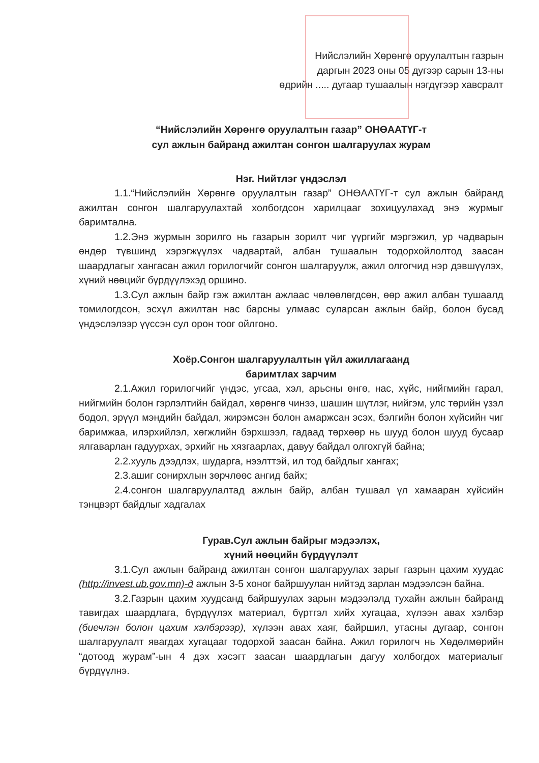Нийслэлийн Хөрөнгө оруулалтын газрын
даргын 2023 оны 05 дугээр сарын 13-ны
өдрийн ..... дугаар тушаалын нэгдүгээр хавсралт
“Нийслэлийн Хөрөнгө оруулалтын газар” ОНӨААТҮГ-т
сул ажлын байранд ажилтан сонгон шалгаруулах журам
Нэг. Нийтлэг үндэслэл
1.1.“Нийслэлийн Хөрөнгө оруулалтын газар” ОНӨААТҮГ-т сул ажлын байранд ажилтан сонгон шалгаруулахтай холбогдсон харилцааг зохицуулахад энэ журмыг баримтална.
1.2.Энэ журмын зорилго нь газарын зорилт чиг үүргийг мэргэжил, ур чадварын өндөр түвшинд хэрэгжүүлэх чадвартай, албан тушаалын тодорхойлолтод заасан шаардлагыг хангасан ажил горилогчийг сонгон шалгаруулж, ажил олгогчид нэр дэвшүүлэх, хүний нөөцийг бүрдүүлэхэд оршино.
1.3.Сул ажлын байр гэж ажилтан ажлаас чөлөөлөгдсөн, өөр ажил албан тушаалд томилогдсон, эсхүл ажилтан нас барсны улмаас суларсан ажлын байр, болон бусад үндэслэлээр үүссэн сул орон тоог ойлгоно.
Хоёр.Сонгон шалгаруулалтын үйл ажиллагаанд
баримтлах зарчим
2.1.Ажил горилогчийг үндэс, угсаа, хэл, арьсны өнгө, нас, хүйс, нийгмийн гарал, нийгмийн болон гэрлэлтийн байдал, хөрөнгө чинээ, шашин шүтлэг, нийгэм, улс төрийн үзэл бодол, эрүүл мэндийн байдал, жирэмсэн болон амаржсан эсэх, бэлгийн болон хүйсийн чиг баримжаа, илэрхийлэл, хөгжлийн бэрхшээл, гадаад төрхөөр нь шууд болон шууд бусаар ялгаварлан гадуурхах, эрхийг нь хязгаарлах, давуу байдал олгохгүй байна;
2.2.хууль дээдлэх, шударга, нээлттэй, ил тод байдлыг хангах;
2.3.ашиг сонирхлын зөрчлөөс ангид байх;
2.4.сонгон шалгаруулалтад ажлын байр, албан тушаал үл хамааран хүйсийн тэнцвэрт байдлыг хадгалах
Гурав.Сул ажлын байрыг мэдээлэх,
хүний нөөцийн бүрдүүлэлт
3.1.Сул ажлын байранд ажилтан сонгон шалгаруулах зарыг газрын цахим хуудас (http://invest.ub.gov.mn)-д ажлын 3-5 хоног байршуулан нийтэд зарлан мэдээлсэн байна.
3.2.Газрын цахим хуудсанд байршуулах зарын мэдээлэлд тухайн ажлын байранд тавигдах шаардлага, бүрдүүлэх материал, бүртгэл хийх хугацаа, хүлээн авах хэлбэр (биечлэн болон цахим хэлбэрээр), хүлээн авах хаяг, байршил, утасны дугаар, сонгон шалгаруулалт явагдах хугацааг тодорхой заасан байна. Ажил горилогч нь Хөдөлмөрийн “дотоод журам”-ын 4 дэх хэсэгт заасан шаардлагын дагуу холбогдох материалыг бүрдүүлнэ.